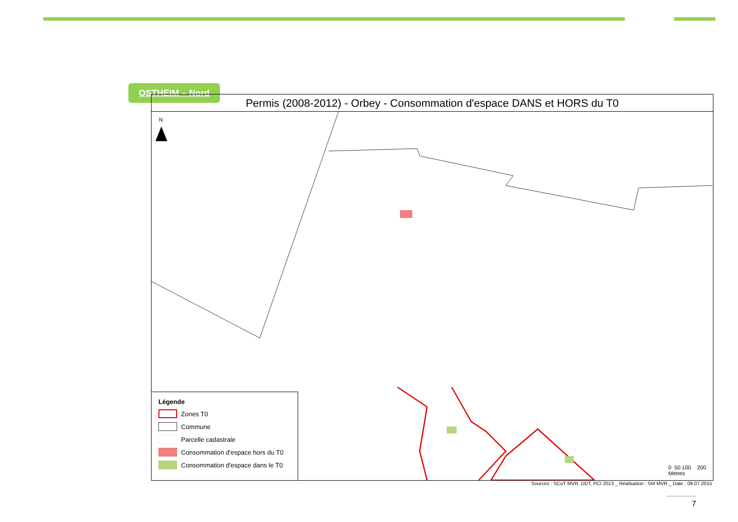OSTHEIM – Nord
Permis (2008-2012) - Orbey - Consommation d'espace DANS et HORS du T0
N
Légende
Zones T0
Commune
Parcelle cadastrale
Consommation d'espace hors du T0
Consommation d'espace dans le T0
0 50 100 200
Mètres
Sources : SCoT MVR, DDT, PCI 2013 _ Réalisation : SM MVR _ Date : 08.07.2015
7